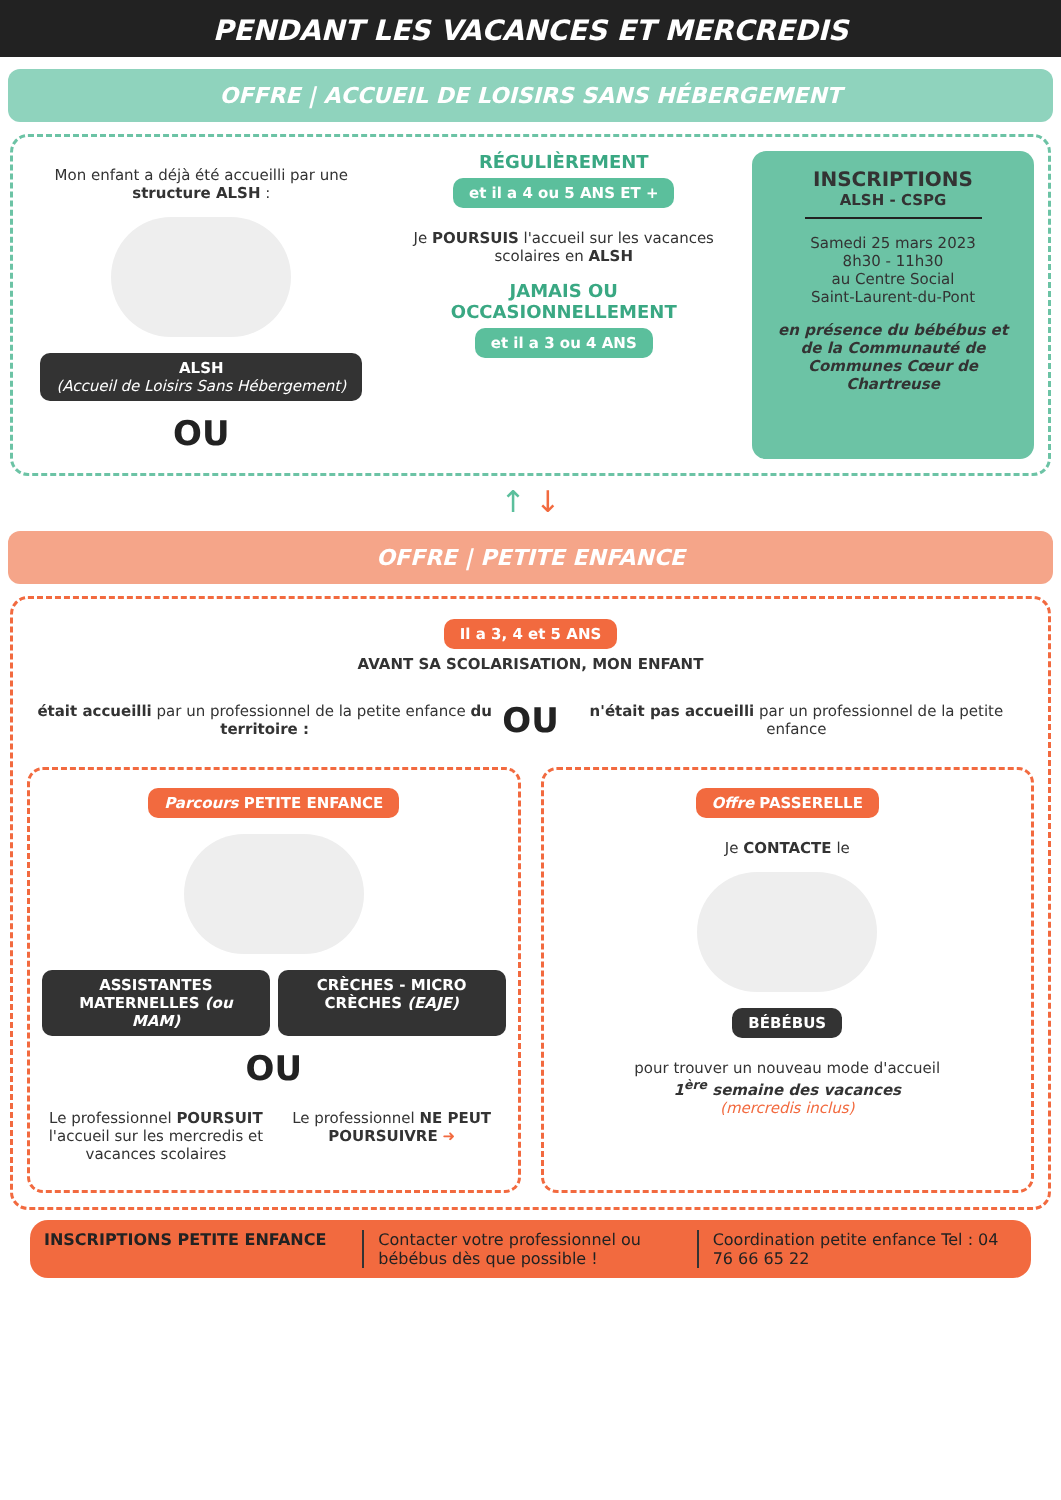PENDANT LES VACANCES ET MERCREDIS
OFFRE | ACCUEIL DE LOISIRS SANS HÉBERGEMENT
Mon enfant a déjà été accueilli par une structure ALSH :
ALSH
(Accueil de Loisirs Sans Hébergement)
OU
RÉGULIÈREMENT
et il a 4 ou 5 ANS ET +
Je POURSUIS l'accueil sur les vacances scolaires en ALSH
JAMAIS OU
OCCASIONNELLEMENT
et il a 3 ou 4 ANS
INSCRIPTIONS
ALSH - CSPG
Samedi 25 mars 2023
8h30 - 11h30
au Centre Social
Saint-Laurent-du-Pont
en présence du bébébus et de la Communauté de Communes Cœur de Chartreuse
↑ ↓
OFFRE | PETITE ENFANCE
Il a 3, 4 et 5 ANS
AVANT SA SCOLARISATION, MON ENFANT
était accueilli par un professionnel de la petite enfance du territoire :
OU
n'était pas accueilli par un professionnel de la petite enfance
Parcours PETITE ENFANCE
ASSISTANTES MATERNELLES (ou MAM)
CRÈCHES - MICRO CRÈCHES (EAJE)
OU
Le professionnel POURSUIT l'accueil sur les mercredis et vacances scolaires
Le professionnel NE PEUT POURSUIVRE ➜
Offre PASSERELLE
Je CONTACTE le
BÉBÉBUS
pour trouver un nouveau mode d'accueil
1<sup>ère</sup> semaine des vacances
(mercredis inclus)
INSCRIPTIONS PETITE ENFANCE Contacter votre professionnel ou bébébus dès que possible !
Coordination petite enfance Tel : 04 76 66 65 22